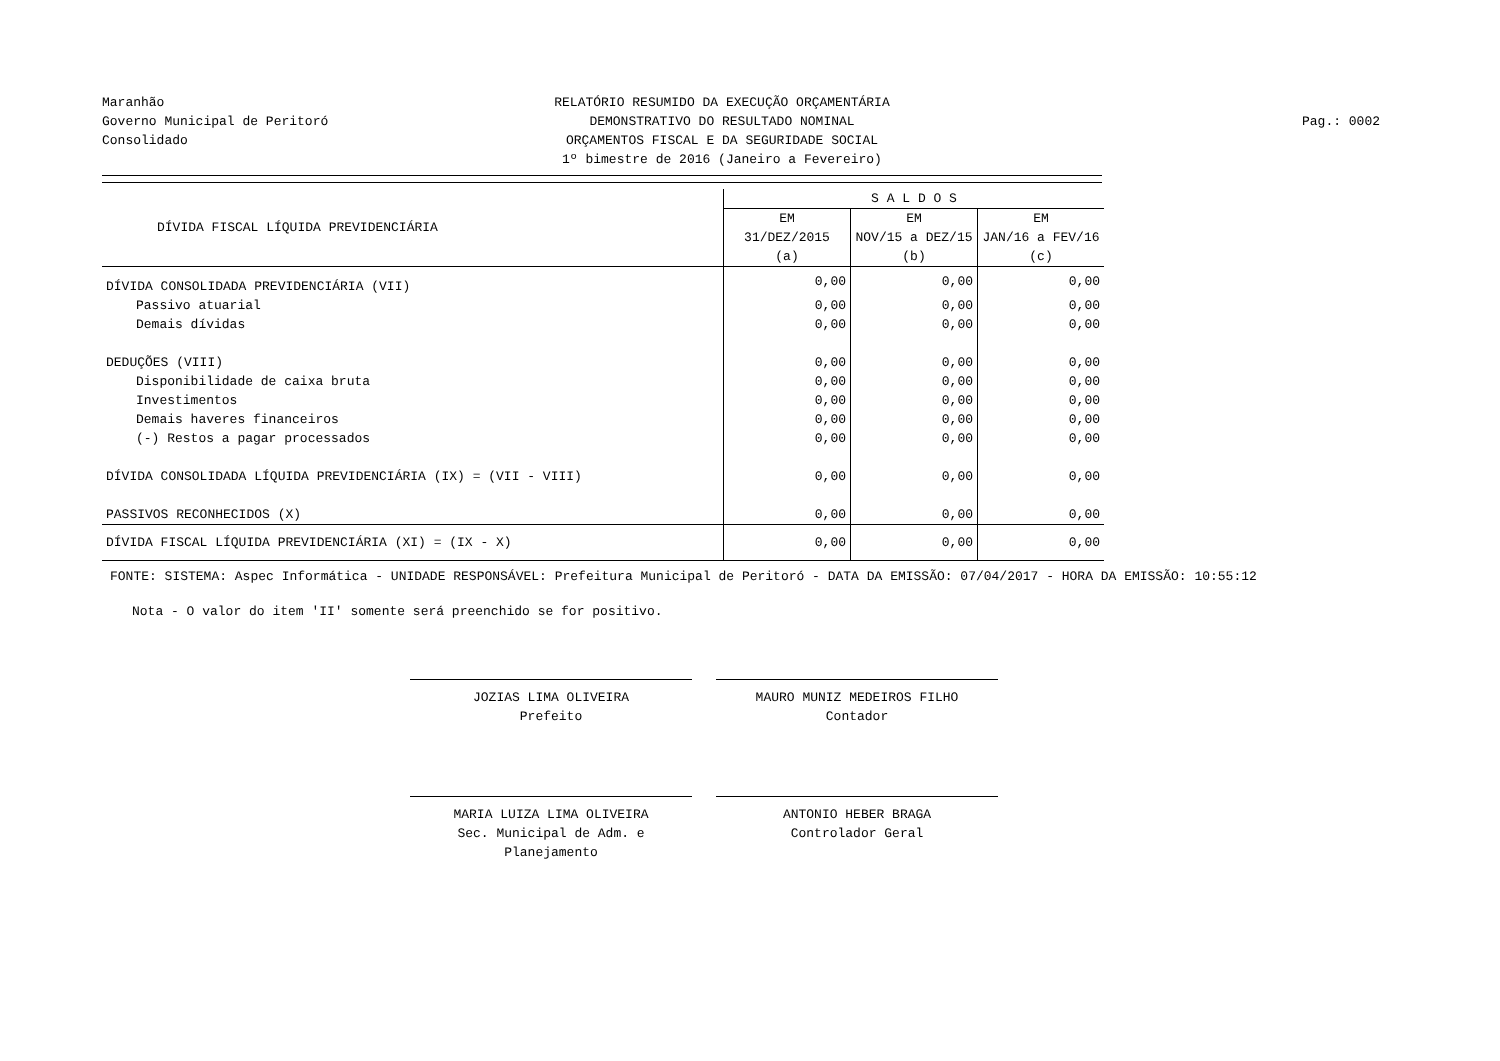Maranhão
Governo Municipal de Peritoró
Consolidado
RELATÓRIO RESUMIDO DA EXECUÇÃO ORÇAMENTÁRIA
DEMONSTRATIVO DO RESULTADO NOMINAL
ORÇAMENTOS FISCAL E DA SEGURIDADE SOCIAL
1º bimestre de 2016 (Janeiro a Fevereiro)
Pag.: 0002
| DÍVIDA FISCAL LÍQUIDA PREVIDENCIÁRIA | S A L D O S | | |
| --- | --- | --- | --- |
| | EM 31/DEZ/2015 (a) | EM NOV/15 a DEZ/15 (b) | EM JAN/16 a FEV/16 (c) |
| DÍVIDA CONSOLIDADA PREVIDENCIÁRIA (VII) | 0,00 | 0,00 | 0,00 |
| Passivo atuarial | 0,00 | 0,00 | 0,00 |
| Demais dívidas | 0,00 | 0,00 | 0,00 |
| DEDUÇÕES (VIII) | 0,00 | 0,00 | 0,00 |
| Disponibilidade de caixa bruta | 0,00 | 0,00 | 0,00 |
| Investimentos | 0,00 | 0,00 | 0,00 |
| Demais haveres financeiros | 0,00 | 0,00 | 0,00 |
| (-) Restos a pagar processados | 0,00 | 0,00 | 0,00 |
| DÍVIDA CONSOLIDADA LÍQUIDA PREVIDENCIÁRIA (IX) = (VII - VIII) | 0,00 | 0,00 | 0,00 |
| PASSIVOS RECONHECIDOS (X) | 0,00 | 0,00 | 0,00 |
| DÍVIDA FISCAL LÍQUIDA PREVIDENCIÁRIA (XI) = (IX - X) | 0,00 | 0,00 | 0,00 |
FONTE: SISTEMA: Aspec Informática - UNIDADE RESPONSÁVEL: Prefeitura Municipal de Peritoró - DATA DA EMISSÃO: 07/04/2017 - HORA DA EMISSÃO: 10:55:12
Nota - O valor do item 'II' somente será preenchido se for positivo.
JOZIAS LIMA OLIVEIRA
Prefeito
MAURO MUNIZ MEDEIROS FILHO
Contador
MARIA LUIZA LIMA OLIVEIRA
Sec. Municipal de Adm. e Planejamento
ANTONIO HEBER BRAGA
Controlador Geral